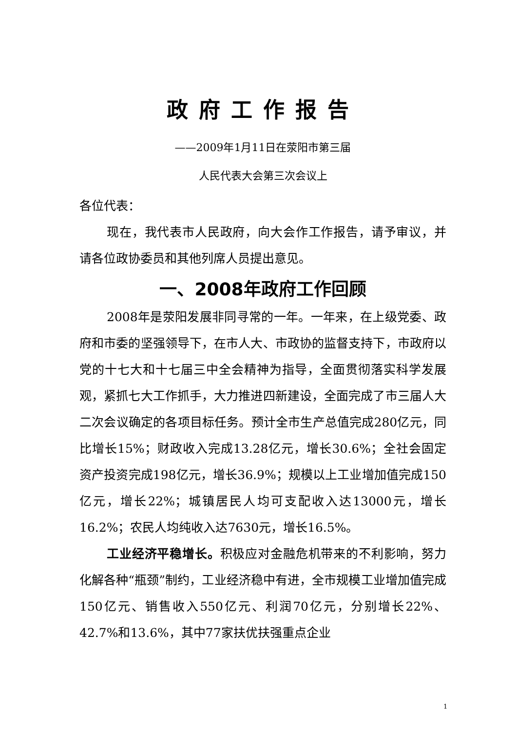政府工作报告
——2009年1月11日在荥阳市第三届
人民代表大会第三次会议上
各位代表：
现在，我代表市人民政府，向大会作工作报告，请予审议，并请各位政协委员和其他列席人员提出意见。
一、2008年政府工作回顾
2008年是荥阳发展非同寻常的一年。一年来，在上级党委、政府和市委的坚强领导下，在市人大、市政协的监督支持下，市政府以党的十七大和十七届三中全会精神为指导，全面贯彻落实科学发展观，紧抓七大工作抓手，大力推进四新建设，全面完成了市三届人大二次会议确定的各项目标任务。预计全市生产总值完成280亿元，同比增长15%；财政收入完成13.28亿元，增长30.6%；全社会固定资产投资完成198亿元，增长36.9%；规模以上工业增加值完成150亿元，增长22%；城镇居民人均可支配收入达13000元，增长16.2%；农民人均纯收入达7630元，增长16.5%。
工业经济平稳增长。积极应对金融危机带来的不利影响，努力化解各种“瓶颈”制约，工业经济稳中有进，全市规模工业增加值完成150亿元、销售收入550亿元、利润70亿元，分别增长22%、42.7%和13.6%，其中77家扶优扶强重点企业
1